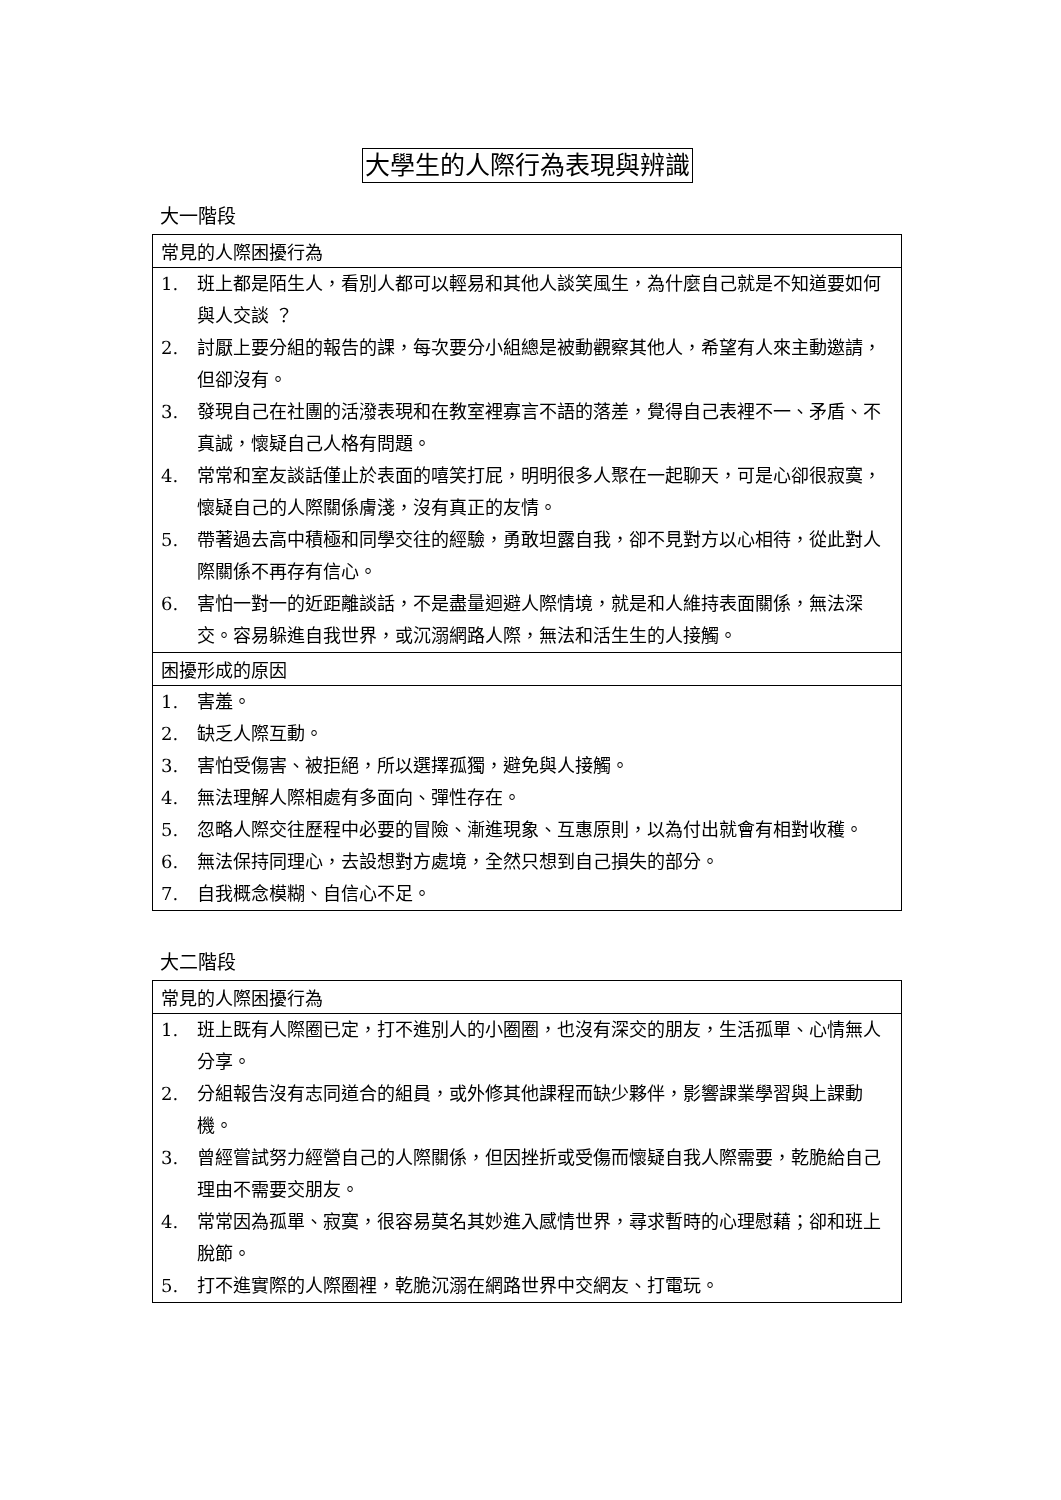大學生的人際行為表現與辨識
大一階段
| 常見的人際困擾行為 | |
| --- | --- |
| 1. | 班上都是陌生人，看別人都可以輕易和其他人談笑風生，為什麼自己就是不知道要如何與人交談 ？ |
| 2. | 討厭上要分組的報告的課，每次要分小組總是被動觀察其他人，希望有人來主動邀請，但卻沒有。 |
| 3. | 發現自己在社團的活潑表現和在教室裡寡言不語的落差，覺得自己表裡不一、矛盾、不真誠，懷疑自己人格有問題。 |
| 4. | 常常和室友談話僅止於表面的嘻笑打屁，明明很多人聚在一起聊天，可是心卻很寂寞，懷疑自己的人際關係膚淺，沒有真正的友情。 |
| 5. | 帶著過去高中積極和同學交往的經驗，勇敢坦露自我，卻不見對方以心相待，從此對人際關係不再存有信心。 |
| 6. | 害怕一對一的近距離談話，不是盡量迴避人際情境，就是和人維持表面關係，無法深交。容易躲進自我世界，或沉溺網路人際，無法和活生生的人接觸。 |
| 困擾形成的原因 | |
| 1. | 害羞。 |
| 2. | 缺乏人際互動。 |
| 3. | 害怕受傷害、被拒絕，所以選擇孤獨，避免與人接觸。 |
| 4. | 無法理解人際相處有多面向、彈性存在。 |
| 5. | 忽略人際交往歷程中必要的冒險、漸進現象、互惠原則，以為付出就會有相對收穫。 |
| 6. | 無法保持同理心，去設想對方處境，全然只想到自己損失的部分。 |
| 7. | 自我概念模糊、自信心不足。 |
大二階段
| 常見的人際困擾行為 | |
| --- | --- |
| 1. | 班上既有人際圈已定，打不進別人的小圈圈，也沒有深交的朋友，生活孤單、心情無人分享。 |
| 2. | 分組報告沒有志同道合的組員，或外修其他課程而缺少夥伴，影響課業學習與上課動機。 |
| 3. | 曾經嘗試努力經營自己的人際關係，但因挫折或受傷而懷疑自我人際需要，乾脆給自己理由不需要交朋友。 |
| 4. | 常常因為孤單、寂寞，很容易莫名其妙進入感情世界，尋求暫時的心理慰藉；卻和班上脫節。 |
| 5. | 打不進實際的人際圈裡，乾脆沉溺在網路世界中交網友、打電玩。 |